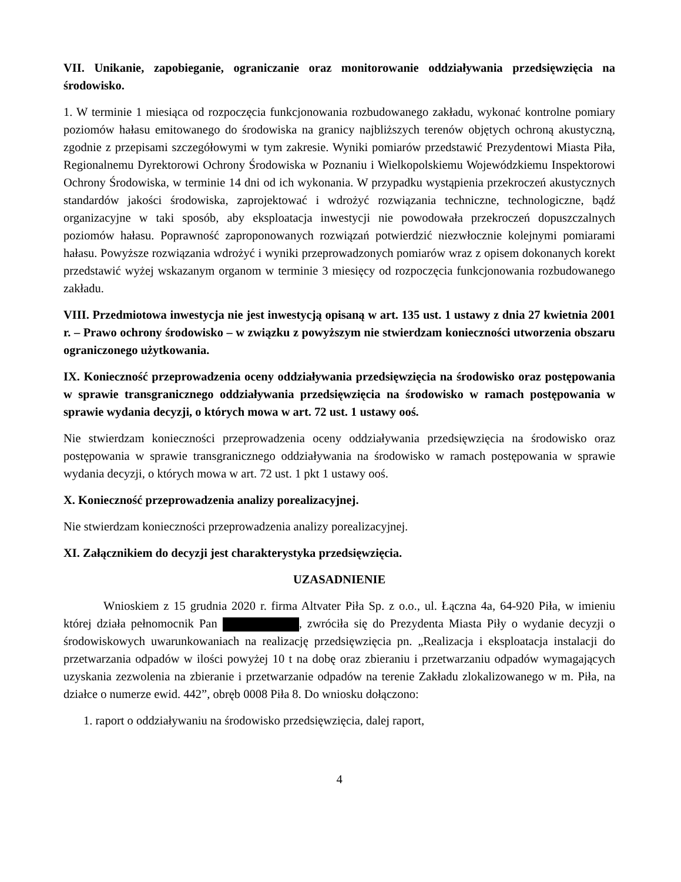VII. Unikanie, zapobieganie, ograniczanie oraz monitorowanie oddziaływania przedsięwzięcia na środowisko.
1. W terminie 1 miesiąca od rozpoczęcia funkcjonowania rozbudowanego zakładu, wykonać kontrolne pomiary poziomów hałasu emitowanego do środowiska na granicy najbliższych terenów objętych ochroną akustyczną, zgodnie z przepisami szczegółowymi w tym zakresie. Wyniki pomiarów przedstawić Prezydentowi Miasta Piła, Regionalnemu Dyrektorowi Ochrony Środowiska w Poznaniu i Wielkopolskiemu Wojewódzkiemu Inspektorowi Ochrony Środowiska, w terminie 14 dni od ich wykonania. W przypadku wystąpienia przekroczeń akustycznych standardów jakości środowiska, zaprojektować i wdrożyć rozwiązania techniczne, technologiczne, bądź organizacyjne w taki sposób, aby eksploatacja inwestycji nie powodowała przekroczeń dopuszczalnych poziomów hałasu. Poprawność zaproponowanych rozwiązań potwierdzić niezwłocznie kolejnymi pomiarami hałasu. Powyższe rozwiązania wdrożyć i wyniki przeprowadzonych pomiarów wraz z opisem dokonanych korekt przedstawić wyżej wskazanym organom w terminie 3 miesięcy od rozpoczęcia funkcjonowania rozbudowanego zakładu.
VIII. Przedmiotowa inwestycja nie jest inwestycją opisaną w art. 135 ust. 1 ustawy z dnia 27 kwietnia 2001 r. – Prawo ochrony środowisko – w związku z powyższym nie stwierdzam konieczności utworzenia obszaru ograniczonego użytkowania.
IX. Konieczność przeprowadzenia oceny oddziaływania przedsięwzięcia na środowisko oraz postępowania w sprawie transgranicznego oddziaływania przedsięwzięcia na środowisko w ramach postępowania w sprawie wydania decyzji, o których mowa w art. 72 ust. 1 ustawy ooś.
Nie stwierdzam konieczności przeprowadzenia oceny oddziaływania przedsięwzięcia na środowisko oraz postępowania w sprawie transgranicznego oddziaływania na środowisko w ramach postępowania w sprawie wydania decyzji, o których mowa w art. 72 ust. 1 pkt 1 ustawy ooś.
X. Konieczność przeprowadzenia analizy porealizacyjnej.
Nie stwierdzam konieczności przeprowadzenia analizy porealizacyjnej.
XI. Załącznikiem do decyzji jest charakterystyka przedsięwzięcia.
UZASADNIENIE
Wnioskiem z 15 grudnia 2020 r. firma Altvater Piła Sp. z o.o., ul. Łączna 4a, 64-920 Piła, w imieniu której działa pełnomocnik Pan , zwróciła się do Prezydenta Miasta Piły o wydanie decyzji o środowiskowych uwarunkowaniach na realizację przedsięwzięcia pn. „Realizacja i eksploatacja instalacji do przetwarzania odpadów w ilości powyżej 10 t na dobę oraz zbieraniu i przetwarzaniu odpadów wymagających uzyskania zezwolenia na zbieranie i przetwarzanie odpadów na terenie Zakładu zlokalizowanego w m. Piła, na działce o numerze ewid. 442”, obręb 0008 Piła 8. Do wniosku dołączono:
1. raport o oddziaływaniu na środowisko przedsięwzięcia, dalej raport,
4